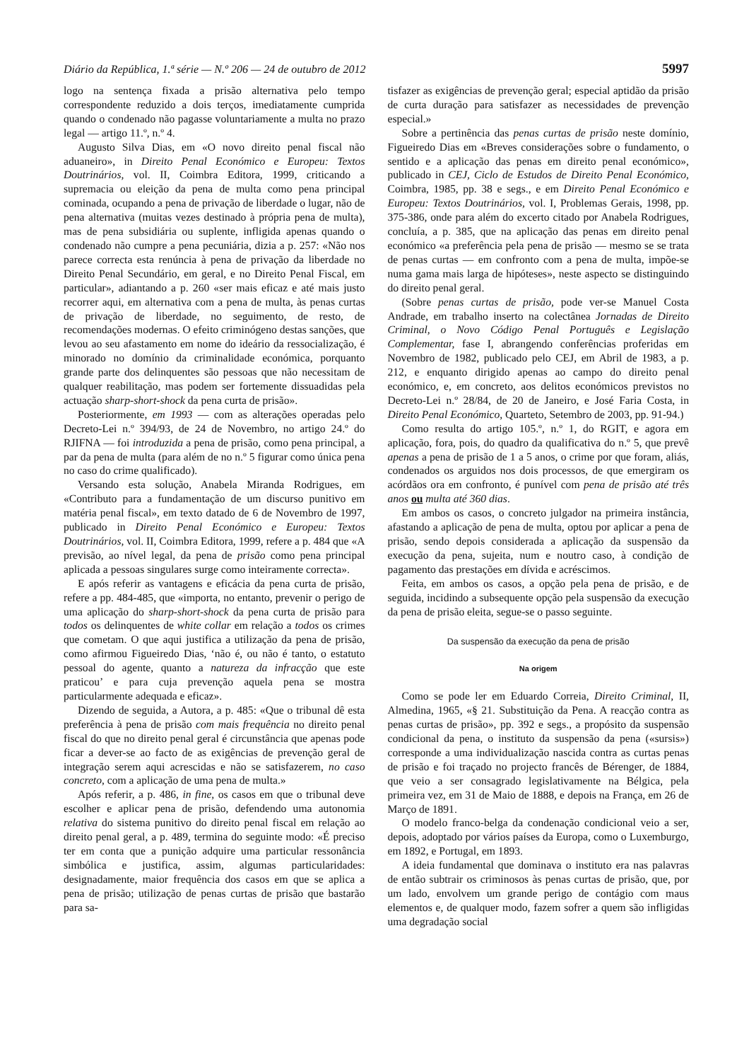Diário da República, 1.ª série — N.º 206 — 24 de outubro de 2012 5997
logo na sentença fixada a prisão alternativa pelo tempo correspondente reduzido a dois terços, imediatamente cumprida quando o condenado não pagasse voluntariamente a multa no prazo legal — artigo 11.º, n.º 4.
Augusto Silva Dias, em «O novo direito penal fiscal não aduaneiro», in Direito Penal Económico e Europeu: Textos Doutrinários, vol. II, Coimbra Editora, 1999, criticando a supremacia ou eleição da pena de multa como pena principal cominada, ocupando a pena de privação de liberdade o lugar, não de pena alternativa (muitas vezes destinado à própria pena de multa), mas de pena subsidiária ou suplente, infligida apenas quando o condenado não cumpre a pena pecuniária, dizia a p. 257: «Não nos parece correcta esta renúncia à pena de privação da liberdade no Direito Penal Secundário, em geral, e no Direito Penal Fiscal, em particular», adiantando a p. 260 «ser mais eficaz e até mais justo recorrer aqui, em alternativa com a pena de multa, às penas curtas de privação de liberdade, no seguimento, de resto, de recomendações modernas. O efeito criminógeno destas sanções, que levou ao seu afastamento em nome do ideário da ressocialização, é minorado no domínio da criminalidade económica, porquanto grande parte dos delinquentes são pessoas que não necessitam de qualquer reabilitação, mas podem ser fortemente dissuadidas pela actuação sharp-short-shock da pena curta de prisão».
Posteriormente, em 1993 — com as alterações operadas pelo Decreto-Lei n.º 394/93, de 24 de Novembro, no artigo 24.º do RJIFNA — foi introduzida a pena de prisão, como pena principal, a par da pena de multa (para além de no n.º 5 figurar como única pena no caso do crime qualificado).
Versando esta solução, Anabela Miranda Rodrigues, em «Contributo para a fundamentação de um discurso punitivo em matéria penal fiscal», em texto datado de 6 de Novembro de 1997, publicado in Direito Penal Económico e Europeu: Textos Doutrinários, vol. II, Coimbra Editora, 1999, refere a p. 484 que «A previsão, ao nível legal, da pena de prisão como pena principal aplicada a pessoas singulares surge como inteiramente correcta».
E após referir as vantagens e eficácia da pena curta de prisão, refere a pp. 484-485, que «importa, no entanto, prevenir o perigo de uma aplicação do sharp-short-shock da pena curta de prisão para todos os delinquentes de white collar em relação a todos os crimes que cometam. O que aqui justifica a utilização da pena de prisão, como afirmou Figueiredo Dias, ‘não é, ou não é tanto, o estatuto pessoal do agente, quanto a natureza da infracção que este praticou’ e para cuja prevenção aquela pena se mostra particularmente adequada e eficaz».
Dizendo de seguida, a Autora, a p. 485: «Que o tribunal dê esta preferência à pena de prisão com mais frequência no direito penal fiscal do que no direito penal geral é circunstância que apenas pode ficar a dever-se ao facto de as exigências de prevenção geral de integração serem aqui acrescidas e não se satisfazerem, no caso concreto, com a aplicação de uma pena de multa.»
Após referir, a p. 486, in fine, os casos em que o tribunal deve escolher e aplicar pena de prisão, defendendo uma autonomia relativa do sistema punitivo do direito penal fiscal em relação ao direito penal geral, a p. 489, termina do seguinte modo: «É preciso ter em conta que a punição adquire uma particular ressonância simbólica e justifica, assim, algumas particularidades: designadamente, maior frequência dos casos em que se aplica a pena de prisão; utilização de penas curtas de prisão que bastarão para sa-
tisfazer as exigências de prevenção geral; especial aptidão da prisão de curta duração para satisfazer as necessidades de prevenção especial.»
Sobre a pertinência das penas curtas de prisão neste domínio, Figueiredo Dias em «Breves considerações sobre o fundamento, o sentido e a aplicação das penas em direito penal económico», publicado in CEJ, Ciclo de Estudos de Direito Penal Económico, Coimbra, 1985, pp. 38 e segs., e em Direito Penal Económico e Europeu: Textos Doutrinários, vol. I, Problemas Gerais, 1998, pp. 375-386, onde para além do excerto citado por Anabela Rodrigues, concluía, a p. 385, que na aplicação das penas em direito penal económico «a preferência pela pena de prisão — mesmo se se trata de penas curtas — em confronto com a pena de multa, impõe-se numa gama mais larga de hipóteses», neste aspecto se distinguindo do direito penal geral.
(Sobre penas curtas de prisão, pode ver-se Manuel Costa Andrade, em trabalho inserto na colectânea Jornadas de Direito Criminal, o Novo Código Penal Português e Legislação Complementar, fase I, abrangendo conferências proferidas em Novembro de 1982, publicado pelo CEJ, em Abril de 1983, a p. 212, e enquanto dirigido apenas ao campo do direito penal económico, e, em concreto, aos delitos económicos previstos no Decreto-Lei n.º 28/84, de 20 de Janeiro, e José Faria Costa, in Direito Penal Económico, Quarteto, Setembro de 2003, pp. 91-94.)
Como resulta do artigo 105.º, n.º 1, do RGIT, e agora em aplicação, fora, pois, do quadro da qualificativa do n.º 5, que prevê apenas a pena de prisão de 1 a 5 anos, o crime por que foram, aliás, condenados os arguidos nos dois processos, de que emergiram os acórdãos ora em confronto, é punível com pena de prisão até três anos ou multa até 360 dias.
Em ambos os casos, o concreto julgador na primeira instância, afastando a aplicação de pena de multa, optou por aplicar a pena de prisão, sendo depois considerada a aplicação da suspensão da execução da pena, sujeita, num e noutro caso, à condição de pagamento das prestações em dívida e acréscimos.
Feita, em ambos os casos, a opção pela pena de prisão, e de seguida, incidindo a subsequente opção pela suspensão da execução da pena de prisão eleita, segue-se o passo seguinte.
Da suspensão da execução da pena de prisão
Na origem
Como se pode ler em Eduardo Correia, Direito Criminal, II, Almedina, 1965, «§ 21. Substituição da Pena. A reacção contra as penas curtas de prisão», pp. 392 e segs., a propósito da suspensão condicional da pena, o instituto da suspensão da pena («sursis») corresponde a uma individualização nascida contra as curtas penas de prisão e foi traçado no projecto francês de Bérenger, de 1884, que veio a ser consagrado legislativamente na Bélgica, pela primeira vez, em 31 de Maio de 1888, e depois na França, em 26 de Março de 1891.
O modelo franco-belga da condenação condicional veio a ser, depois, adoptado por vários países da Europa, como o Luxemburgo, em 1892, e Portugal, em 1893.
A ideia fundamental que dominava o instituto era nas palavras de então subtrair os criminosos às penas curtas de prisão, que, por um lado, envolvem um grande perigo de contágio com maus elementos e, de qualquer modo, fazem sofrer a quem são infligidas uma degradação social